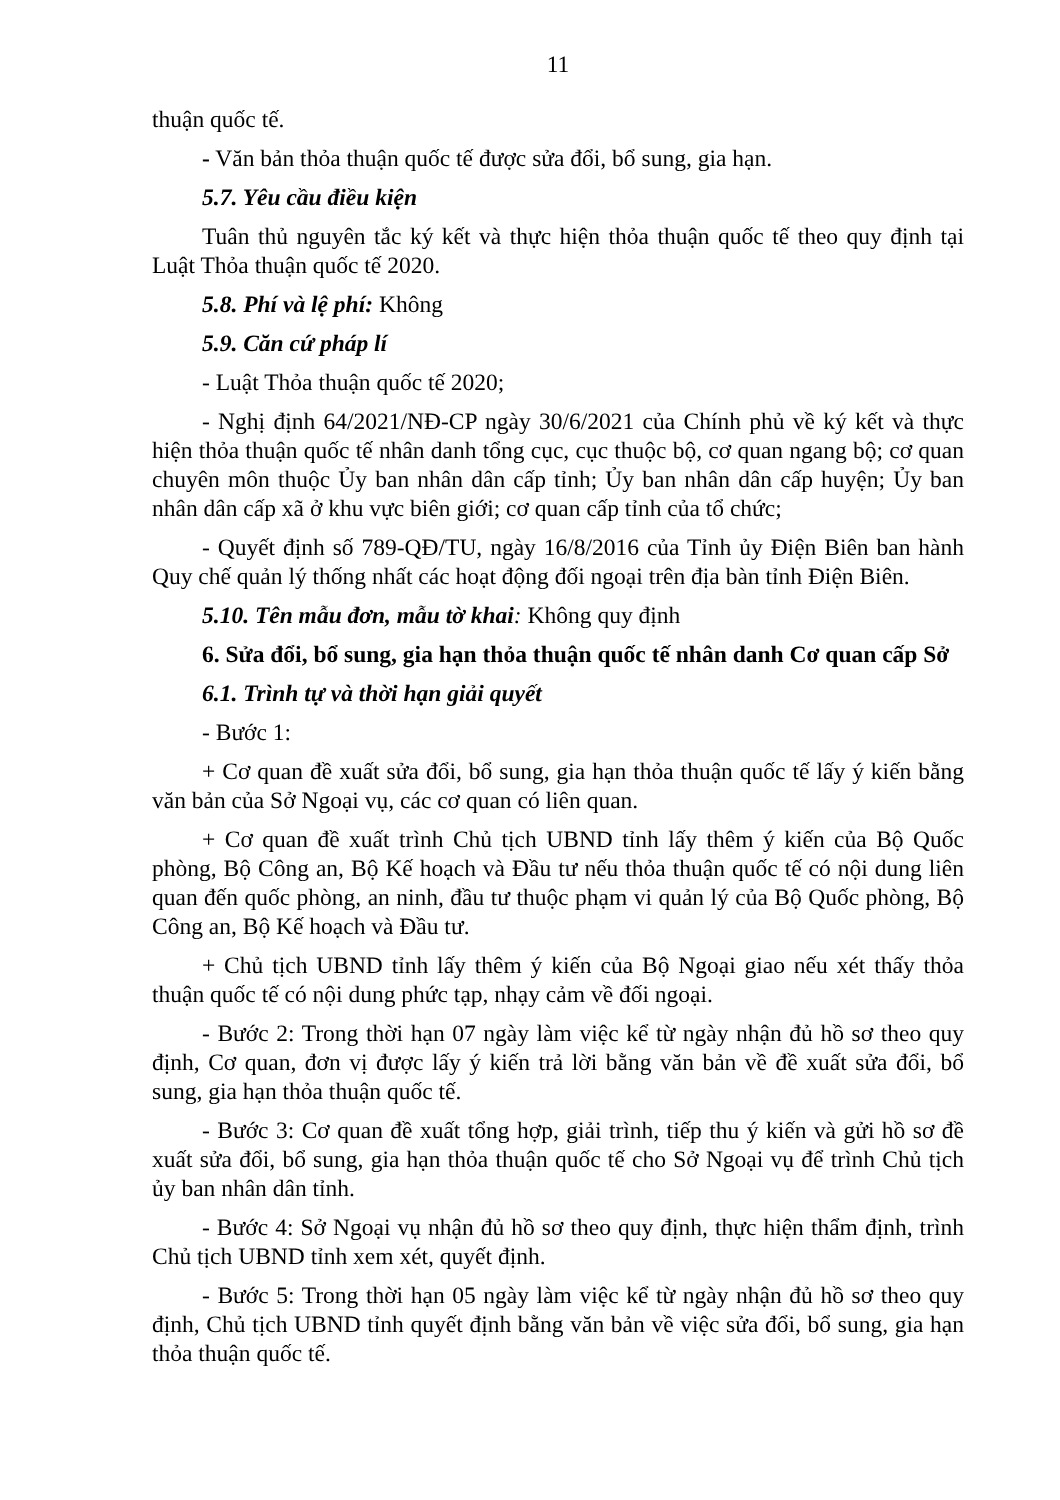11
thuận quốc tế.
- Văn bản thỏa thuận quốc tế được sửa đổi, bổ sung, gia hạn.
5.7. Yêu cầu điều kiện
Tuân thủ nguyên tắc ký kết và thực hiện thỏa thuận quốc tế theo quy định tại Luật Thỏa thuận quốc tế 2020.
5.8. Phí và lệ phí: Không
5.9. Căn cứ pháp lí
- Luật Thỏa thuận quốc tế 2020;
- Nghị định 64/2021/NĐ-CP ngày 30/6/2021 của Chính phủ về ký kết và thực hiện thỏa thuận quốc tế nhân danh tổng cục, cục thuộc bộ, cơ quan ngang bộ; cơ quan chuyên môn thuộc Ủy ban nhân dân cấp tỉnh; Ủy ban nhân dân cấp huyện; Ủy ban nhân dân cấp xã ở khu vực biên giới; cơ quan cấp tỉnh của tổ chức;
- Quyết định số 789-QĐ/TU, ngày 16/8/2016 của Tỉnh ủy Điện Biên ban hành Quy chế quản lý thống nhất các hoạt động đối ngoại trên địa bàn tỉnh Điện Biên.
5.10. Tên mẫu đơn, mẫu tờ khai: Không quy định
6. Sửa đổi, bổ sung, gia hạn thỏa thuận quốc tế nhân danh Cơ quan cấp Sở
6.1. Trình tự và thời hạn giải quyết
- Bước 1:
+ Cơ quan đề xuất sửa đổi, bổ sung, gia hạn thỏa thuận quốc tế lấy ý kiến bằng văn bản của Sở Ngoại vụ, các cơ quan có liên quan.
+ Cơ quan đề xuất trình Chủ tịch UBND tỉnh lấy thêm ý kiến của Bộ Quốc phòng, Bộ Công an, Bộ Kế hoạch và Đầu tư nếu thỏa thuận quốc tế có nội dung liên quan đến quốc phòng, an ninh, đầu tư thuộc phạm vi quản lý của Bộ Quốc phòng, Bộ Công an, Bộ Kế hoạch và Đầu tư.
+ Chủ tịch UBND tỉnh lấy thêm ý kiến của Bộ Ngoại giao nếu xét thấy thỏa thuận quốc tế có nội dung phức tạp, nhạy cảm về đối ngoại.
- Bước 2: Trong thời hạn 07 ngày làm việc kể từ ngày nhận đủ hồ sơ theo quy định, Cơ quan, đơn vị được lấy ý kiến trả lời bằng văn bản về đề xuất sửa đổi, bổ sung, gia hạn thỏa thuận quốc tế.
- Bước 3: Cơ quan đề xuất tổng hợp, giải trình, tiếp thu ý kiến và gửi hồ sơ đề xuất sửa đổi, bổ sung, gia hạn thỏa thuận quốc tế cho Sở Ngoại vụ để trình Chủ tịch ủy ban nhân dân tỉnh.
- Bước 4: Sở Ngoại vụ nhận đủ hồ sơ theo quy định, thực hiện thẩm định, trình Chủ tịch UBND tỉnh xem xét, quyết định.
- Bước 5: Trong thời hạn 05 ngày làm việc kể từ ngày nhận đủ hồ sơ theo quy định, Chủ tịch UBND tỉnh quyết định bằng văn bản về việc sửa đổi, bổ sung, gia hạn thỏa thuận quốc tế.